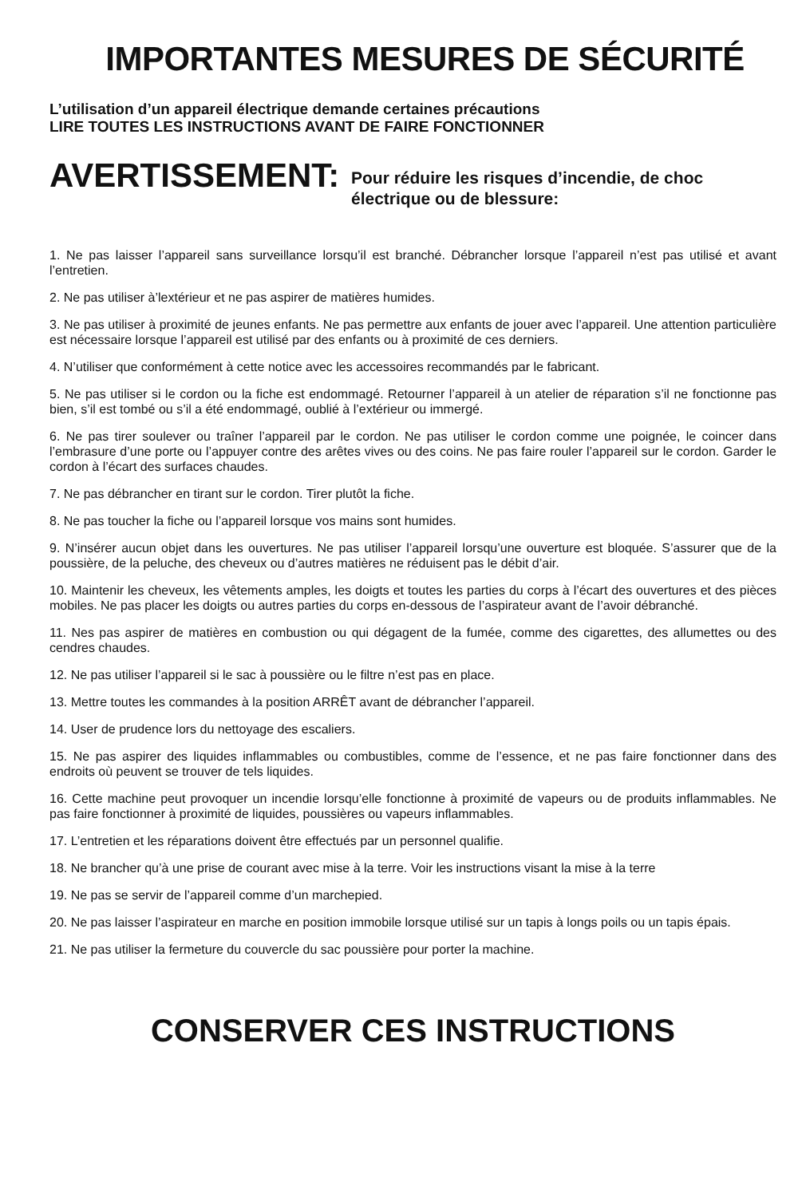IMPORTANTES MESURES DE SÉCURITÉ
L’utilisation d’un appareil électrique demande certaines précautions
LIRE TOUTES LES INSTRUCTIONS AVANT DE FAIRE FONCTIONNER
AVERTISSEMENT:
Pour réduire les risques d’incendie, de choc électrique ou de blessure:
1. Ne pas laisser l’appareil sans surveillance lorsqu’il est branché. Débrancher lorsque l’appareil n’est pas utilisé et avant l’entretien.
2. Ne pas utiliser à’lextérieur et ne pas aspirer de matières humides.
3. Ne pas utiliser à proximité de jeunes enfants. Ne pas permettre aux enfants de jouer avec l’appareil. Une attention particulière est nécessaire lorsque l’appareil est utilisé par des enfants ou à proximité de ces derniers.
4. N’utiliser que conformément à cette notice avec les accessoires recommandés par le fabricant.
5. Ne pas utiliser si le cordon ou la fiche est endommagé. Retourner l’appareil à un atelier de réparation s’il ne fonctionne pas bien, s’il est tombé ou s’il a été endommagé, oublié à l’extérieur ou immergé.
6. Ne pas tirer soulever ou traîner l’appareil par le cordon. Ne pas utiliser le cordon comme une poignée, le coincer dans l’embrasure d’une porte ou l’appuyer contre des arêtes vives ou des coins. Ne pas faire rouler l’appareil sur le cordon. Garder le cordon à l’écart des surfaces chaudes.
7. Ne pas débrancher en tirant sur le cordon. Tirer plutôt la fiche.
8. Ne pas toucher la fiche ou l’appareil lorsque vos mains sont humides.
9. N’insérer aucun objet dans les ouvertures. Ne pas utiliser l’appareil lorsqu’une ouverture est bloquée. S’assurer que de la poussière, de la peluche, des cheveux ou d’autres matières ne réduisent pas le débit d’air.
10. Maintenir les cheveux, les vêtements amples, les doigts et toutes les parties du corps à l’écart des ouvertures et des pièces mobiles. Ne pas placer les doigts ou autres parties du corps en-dessous de l’aspirateur avant de l’avoir débranché.
11. Nes pas aspirer de matières en combustion ou qui dégagent de la fumée, comme des cigarettes, des allumettes ou des cendres chaudes.
12. Ne pas utiliser l’appareil si le sac à poussière ou le filtre n’est pas en place.
13. Mettre toutes les commandes à la position ARRÊT avant de débrancher l’appareil.
14. User de prudence lors du nettoyage des escaliers.
15. Ne pas aspirer des liquides inflammables ou combustibles, comme de l’essence, et ne pas faire fonctionner dans des endroits où peuvent se trouver de tels liquides.
16. Cette machine peut provoquer un incendie lorsqu’elle fonctionne à proximité de vapeurs ou de produits inflammables. Ne pas faire fonctionner à proximité de liquides, poussières ou vapeurs inflammables.
17. L’entretien et les réparations doivent être effectués par un personnel qualifie.
18. Ne brancher qu’à une prise de courant avec mise à la terre. Voir les instructions visant la mise à la terre
19. Ne pas se servir de l’appareil comme d’un marchepied.
20. Ne pas laisser l’aspirateur en marche en position immobile lorsque utilisé sur un tapis à longs poils ou un tapis épais.
21. Ne pas utiliser la fermeture du couvercle du sac poussière pour porter la machine.
CONSERVER CES INSTRUCTIONS